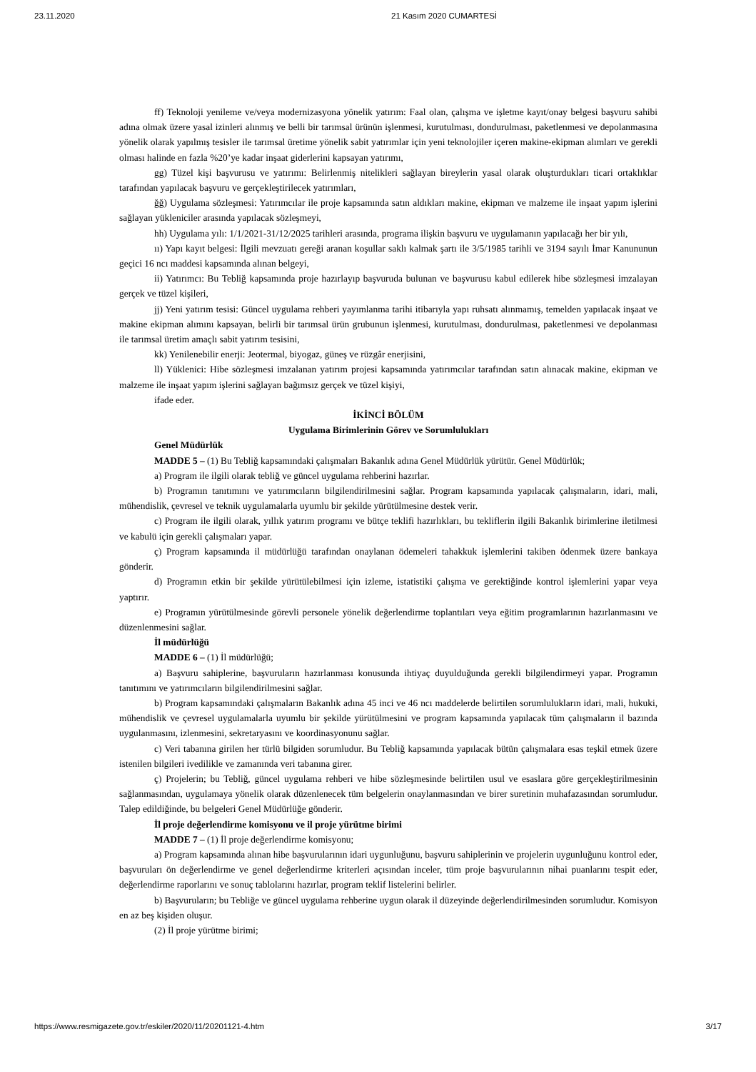23.11.2020 21 Kasım 2020 CUMARTESİ
ff) Teknoloji yenileme ve/veya modernizasyona yönelik yatırım: Faal olan, çalışma ve işletme kayıt/onay belgesi başvuru sahibi adına olmak üzere yasal izinleri alınmış ve belli bir tarımsal ürünün işlenmesi, kurutulması, dondurulması, paketlenmesi ve depolanmasına yönelik olarak yapılmış tesisler ile tarımsal üretime yönelik sabit yatırımlar için yeni teknolojiler içeren makine-ekipman alımları ve gerekli olması halinde en fazla %20’ye kadar inşaat giderlerini kapsayan yatırımı,
gg) Tüzel kişi başvurusu ve yatırımı: Belirlenmiş nitelikleri sağlayan bireylerin yasal olarak oluşturdukları ticari ortaklıklar tarafından yapılacak başvuru ve gerçekleştirilecek yatırımları,
ğğ) Uygulama sözleşmesi: Yatırımcılar ile proje kapsamında satın aldıkları makine, ekipman ve malzeme ile inşaat yapım işlerini sağlayan yükleniciler arasında yapılacak sözleşmeyi,
hh) Uygulama yılı: 1/1/2021-31/12/2025 tarihleri arasında, programa ilişkin başvuru ve uygulamanın yapılacağı her bir yılı,
ıı) Yapı kayıt belgesi: İlgili mevzuatı gereği aranan koşullar saklı kalmak şartı ile 3/5/1985 tarihli ve 3194 sayılı İmar Kanununun geçici 16 ncı maddesi kapsamında alınan belgeyi,
ii) Yatırımcı: Bu Tebliğ kapsamında proje hazırlayıp başvuruda bulunan ve başvurusu kabul edilerek hibe sözleşmesi imzalayan gerçek ve tüzel kişileri,
jj) Yeni yatırım tesisi: Güncel uygulama rehberi yayımlanma tarihi itibarıyla yapı ruhsatı alınmamış, temelden yapılacak inşaat ve makine ekipman alımını kapsayan, belirli bir tarımsal ürün grubunun işlenmesi, kurutulması, dondurulması, paketlenmesi ve depolanması ile tarımsal üretim amaçlı sabit yatırım tesisini,
kk) Yenilenebilir enerji: Jeotermal, biyogaz, güneş ve rüzgâr enerjisini,
ll) Yüklenici: Hibe sözleşmesi imzalanan yatırım projesi kapsamında yatırımcılar tarafından satın alınacak makine, ekipman ve malzeme ile inşaat yapım işlerini sağlayan bağımsız gerçek ve tüzel kişiyi,
ifade eder.
İKİNCİ BÖLÜM
Uygulama Birimlerinin Görev ve Sorumlulukları
Genel Müdürlük
MADDE 5 – (1) Bu Tebliğ kapsamındaki çalışmaları Bakanlık adına Genel Müdürlük yürütür. Genel Müdürlük;
a) Program ile ilgili olarak tebliğ ve güncel uygulama rehberini hazırlar.
b) Programın tanıtımını ve yatırımcıların bilgilendirilmesini sağlar. Program kapsamında yapılacak çalışmaların, idari, mali, mühendislik, çevresel ve teknik uygulamalarla uyumlu bir şekilde yürütülmesine destek verir.
c) Program ile ilgili olarak, yıllık yatırım programı ve bütçe teklifi hazırlıkları, bu tekliflerin ilgili Bakanlık birimlerine iletilmesi ve kabulü için gerekli çalışmaları yapar.
ç) Program kapsamında il müdürlüğü tarafından onaylanan ödemeleri tahakkuk işlemlerini takiben ödenmek üzere bankaya gönderir.
d) Programın etkin bir şekilde yürütülebilmesi için izleme, istatistiki çalışma ve gerektiğinde kontrol işlemlerini yapar veya yaptırır.
e) Programın yürütülmesinde görevli personele yönelik değerlendirme toplantıları veya eğitim programlarının hazırlanmasını ve düzenlenmesini sağlar.
İl müdürlüğü
MADDE 6 – (1) İl müdürlüğü;
a) Başvuru sahiplerine, başvuruların hazırlanması konusunda ihtiyaç duyulduğunda gerekli bilgilendirmeyi yapar. Programın tanıtımını ve yatırımcıların bilgilendirilmesini sağlar.
b) Program kapsamındaki çalışmaların Bakanlık adına 45 inci ve 46 ncı maddelerde belirtilen sorumlulukların idari, mali, hukuki, mühendislik ve çevresel uygulamalarla uyumlu bir şekilde yürütülmesini ve program kapsamında yapılacak tüm çalışmaların il bazında uygulanmasını, izlenmesini, sekretaryasını ve koordinasyonunu sağlar.
c) Veri tabanına girilen her türlü bilgiden sorumludur. Bu Tebliğ kapsamında yapılacak bütün çalışmalara esas teşkil etmek üzere istenilen bilgileri ivedilikle ve zamanında veri tabanına girer.
ç) Projelerin; bu Tebliğ, güncel uygulama rehberi ve hibe sözleşmesinde belirtilen usul ve esaslara göre gerçekleştirilmesinin sağlanmasından, uygulamaya yönelik olarak düzenlenecek tüm belgelerin onaylanmasından ve birer suretinin muhafazasından sorumludur. Talep edildiğinde, bu belgeleri Genel Müdürlüğe gönderir.
İl proje değerlendirme komisyonu ve il proje yürütme birimi
MADDE 7 – (1) İl proje değerlendirme komisyonu;
a) Program kapsamında alınan hibe başvurularının idari uygunluğunu, başvuru sahiplerinin ve projelerin uygunluğunu kontrol eder, başvuruları ön değerlendirme ve genel değerlendirme kriterleri açısından inceler, tüm proje başvurularının nihai puanlarını tespit eder, değerlendirme raporlarını ve sonuç tablolarını hazırlar, program teklif listelerini belirler.
b) Başvuruların; bu Tebliğe ve güncel uygulama rehberine uygun olarak il düzeyinde değerlendirilmesinden sorumludur. Komisyon en az beş kişiden oluşur.
(2) İl proje yürütme birimi;
https://www.resmigazete.gov.tr/eskiler/2020/11/20201121-4.htm 3/17